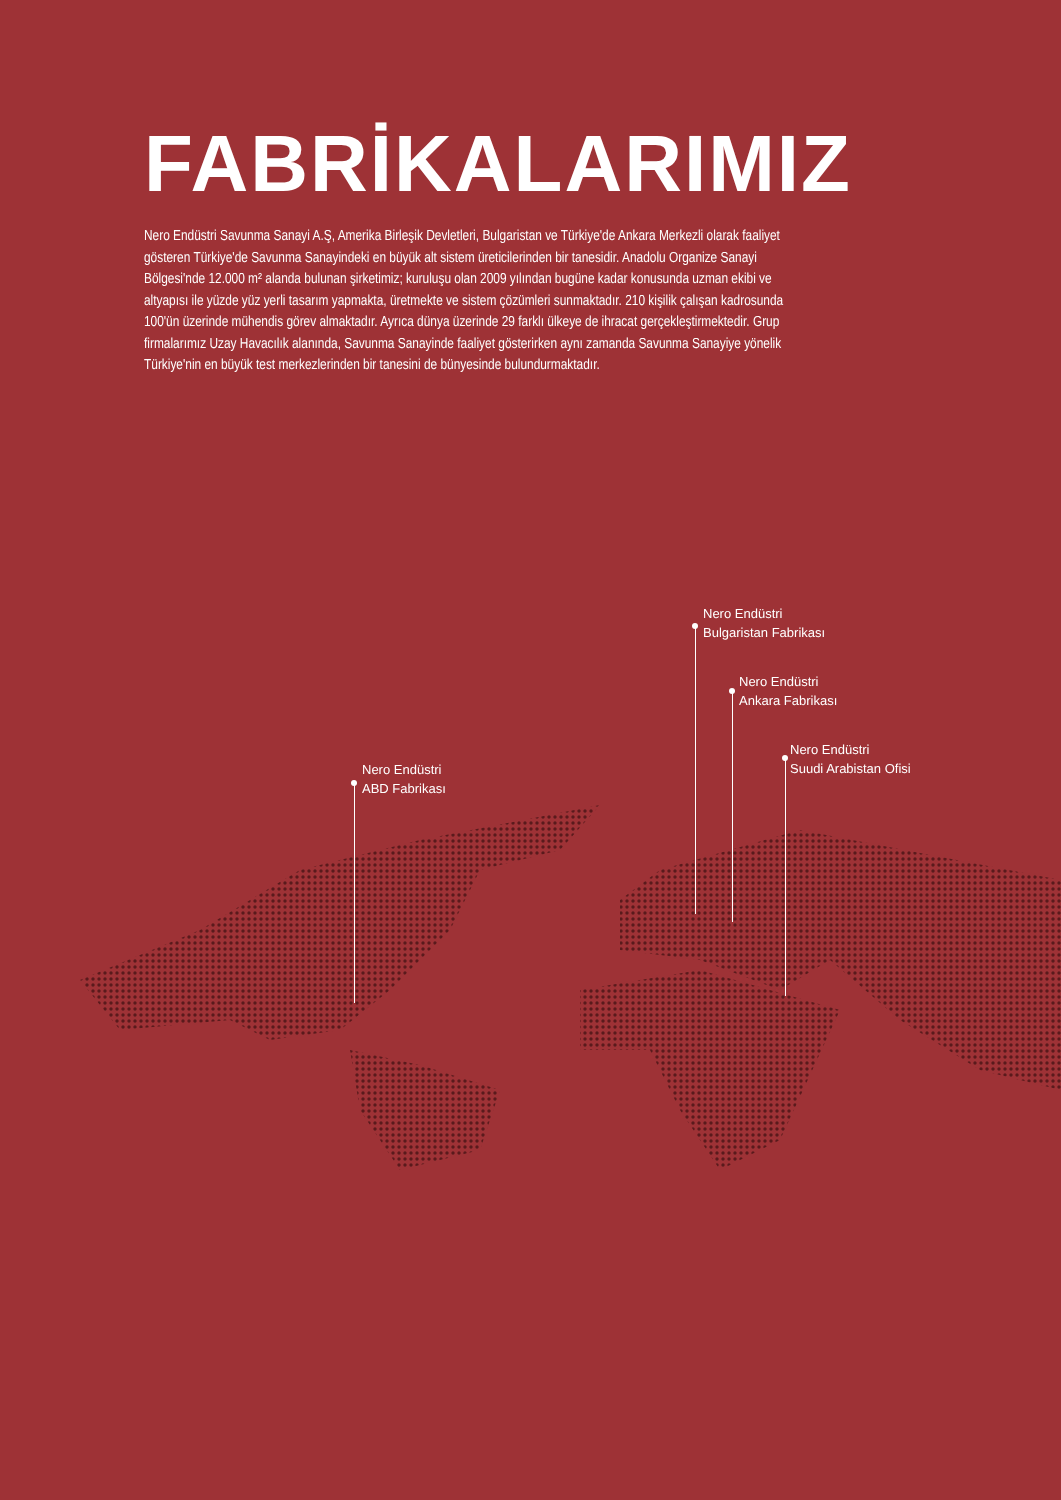FABRİKALARIMIZ
Nero Endüstri Savunma Sanayi A.Ş, Amerika Birleşik Devletleri, Bulgaristan ve Türkiye'de Ankara Merkezli olarak faaliyet gösteren Türkiye'de Savunma Sanayindeki en büyük alt sistem üreticilerinden bir tanesidir. Anadolu Organize Sanayi Bölgesi'nde 12.000 m² alanda bulunan şirketimiz; kuruluşu olan 2009 yılından bugüne kadar konusunda uzman ekibi ve altyapısı ile yüzde yüz yerli tasarım yapmakta, üretmekte ve sistem çözümleri sunmaktadır. 210 kişilik çalışan kadrosunda 100'ün üzerinde mühendis görev almaktadır. Ayrıca dünya üzerinde 29 farklı ülkeye de ihracat gerçekleştirmektedir. Grup firmalarımız Uzay Havacılık alanında, Savunma Sanayinde faaliyet gösterirken aynı zamanda Savunma Sanayiye yönelik Türkiye'nin en büyük test merkezlerinden bir tanesini de bünyesinde bulundurmaktadır.
Nero Endüstri
ABD Fabrikası
Nero Endüstri
Bulgaristan Fabrikası
Nero Endüstri
Ankara Fabrikası
Nero Endüstri
Suudi Arabistan Ofisi